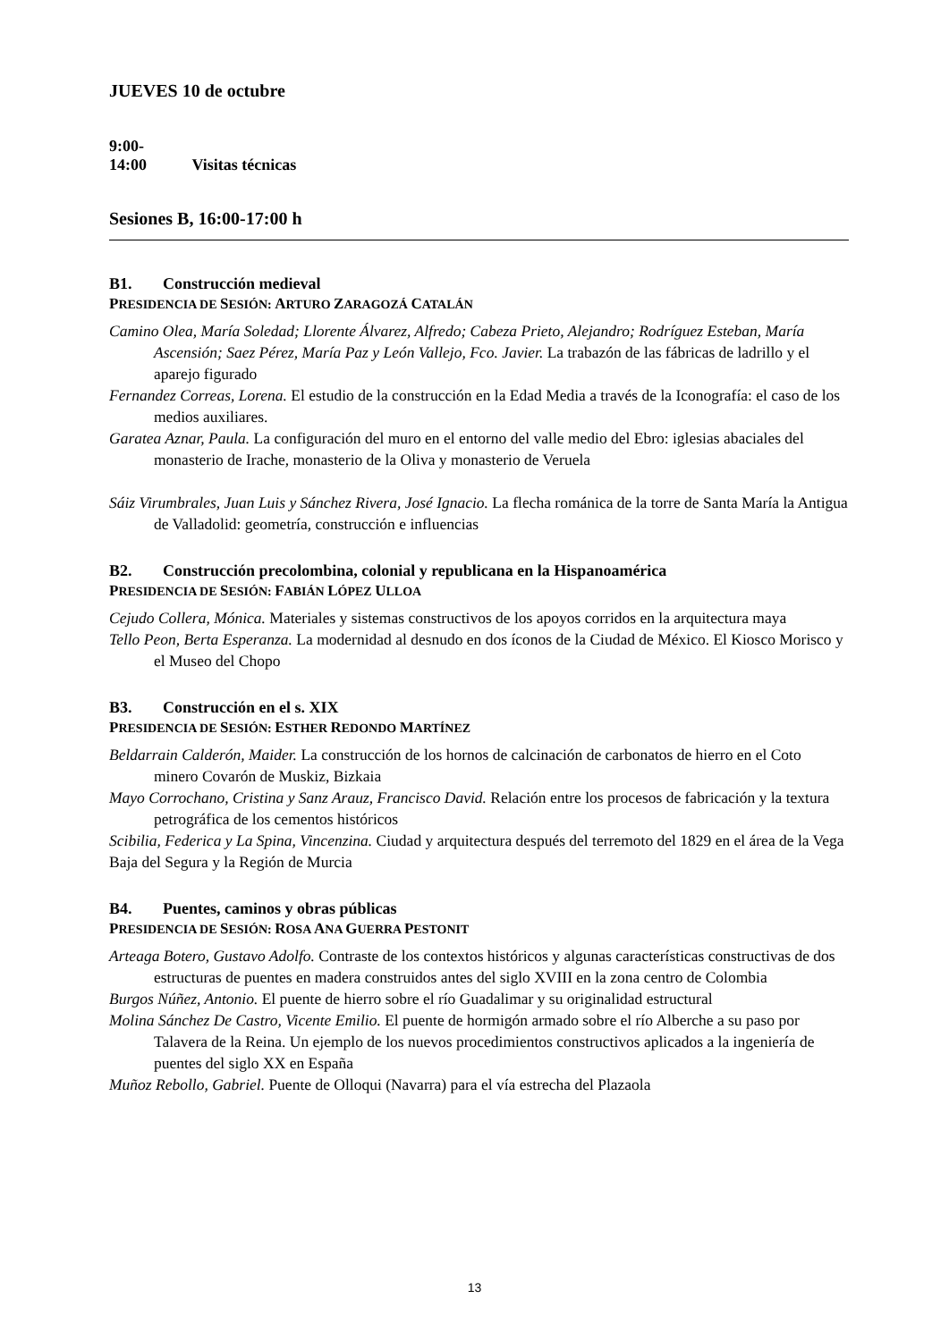JUEVES 10 de octubre
9:00-14:00 Visitas técnicas
Sesiones B, 16:00-17:00 h
B1. Construcción medieval
PRESIDENCIA DE SESIÓN: ARTURO ZARAGOZÁ CATALÁN
Camino Olea, María Soledad; Llorente Álvarez, Alfredo; Cabeza Prieto, Alejandro; Rodríguez Esteban, María Ascensión; Saez Pérez, María Paz y León Vallejo, Fco. Javier. La trabazón de las fábricas de ladrillo y el aparejo figurado
Fernandez Correas, Lorena. El estudio de la construcción en la Edad Media a través de la Iconografía: el caso de los medios auxiliares.
Garatea Aznar, Paula. La configuración del muro en el entorno del valle medio del Ebro: iglesias abaciales del monasterio de Irache, monasterio de la Oliva y monasterio de Veruela
Sáiz Virumbrales, Juan Luis y Sánchez Rivera, José Ignacio. La flecha románica de la torre de Santa María la Antigua de Valladolid: geometría, construcción e influencias
B2. Construcción precolombina, colonial y republicana en la Hispanoamérica
PRESIDENCIA DE SESIÓN: FABIÁN LÓPEZ ULLOA
Cejudo Collera, Mónica. Materiales y sistemas constructivos de los apoyos corridos en la arquitectura maya
Tello Peon, Berta Esperanza. La modernidad al desnudo en dos íconos de la Ciudad de México. El Kiosco Morisco y el Museo del Chopo
B3. Construcción en el s. XIX
PRESIDENCIA DE SESIÓN: ESTHER REDONDO MARTÍNEZ
Beldarrain Calderón, Maider. La construcción de los hornos de calcinación de carbonatos de hierro en el Coto minero Covarón de Muskiz, Bizkaia
Mayo Corrochano, Cristina y Sanz Arauz, Francisco David. Relación entre los procesos de fabricación y la textura petrográfica de los cementos históricos
Scibilia, Federica y La Spina, Vincenzina. Ciudad y arquitectura después del terremoto del 1829 en el área de la Vega Baja del Segura y la Región de Murcia
B4. Puentes, caminos y obras públicas
PRESIDENCIA DE SESIÓN: ROSA ANA GUERRA PESTONIT
Arteaga Botero, Gustavo Adolfo. Contraste de los contextos históricos y algunas características constructivas de dos estructuras de puentes en madera construidos antes del siglo XVIII en la zona centro de Colombia
Burgos Núñez, Antonio. El puente de hierro sobre el río Guadalimar y su originalidad estructural
Molina Sánchez De Castro, Vicente Emilio. El puente de hormigón armado sobre el río Alberche a su paso por Talavera de la Reina. Un ejemplo de los nuevos procedimientos constructivos aplicados a la ingeniería de puentes del siglo XX en España
Muñoz Rebollo, Gabriel. Puente de Olloqui (Navarra) para el vía estrecha del Plazaola
13